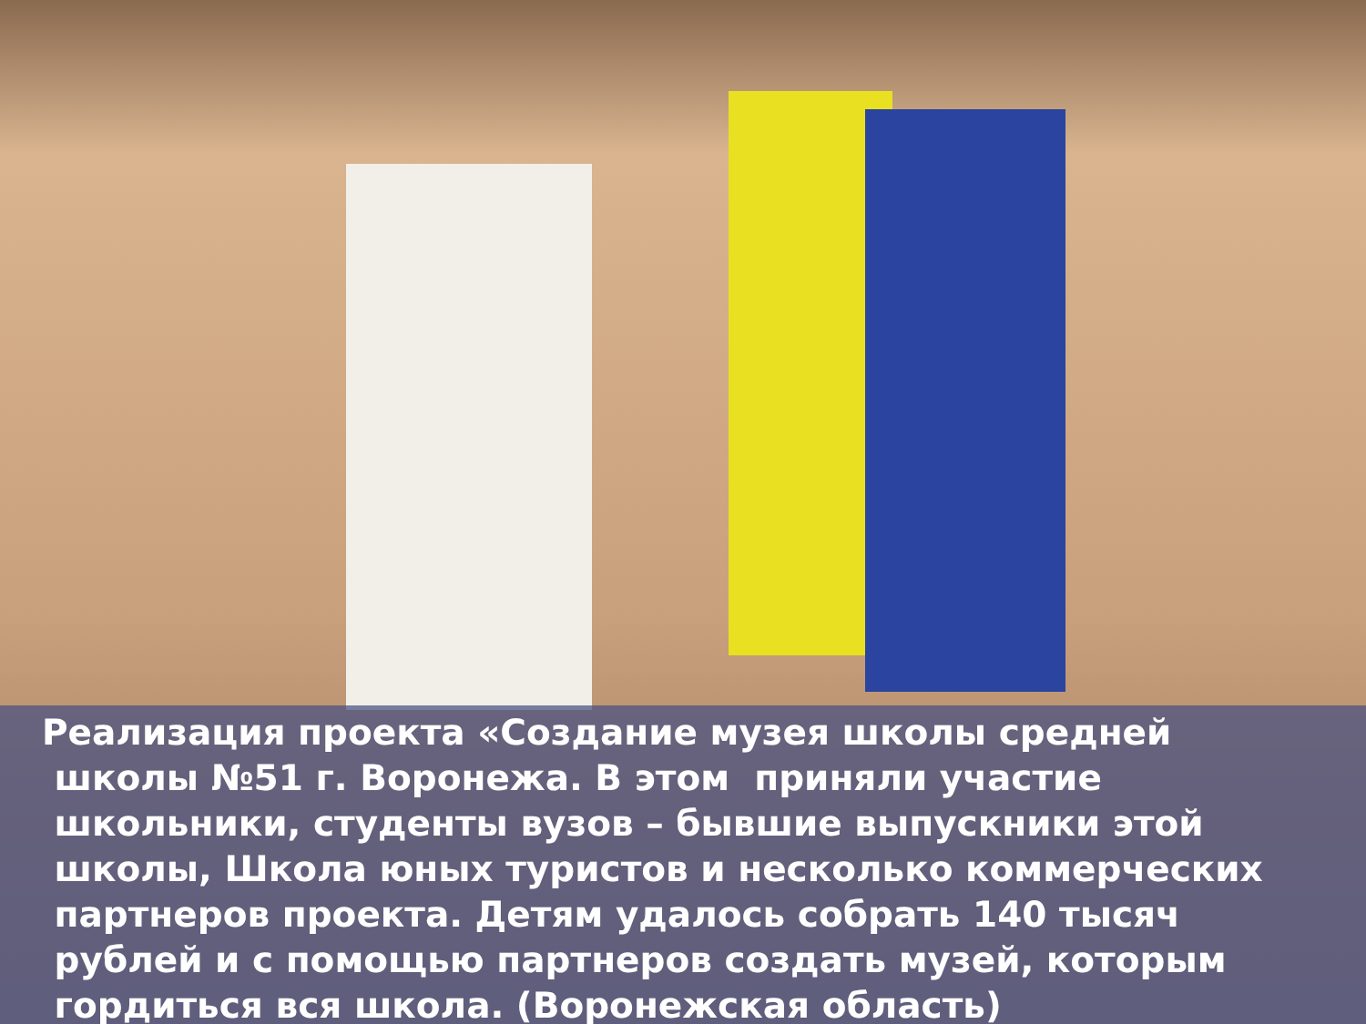Реализация проекта «Создание музея школы средней
школы №51 г. Воронежа. В этом приняли участие
школьники, студенты вузов – бывшие выпускники этой
школы, Школа юных туристов и несколько коммерческих
партнеров проекта. Детям удалось собрать 140 тысяч
рублей и с помощью партнеров создать музей, которым
гордиться вся школа. (Воронежская область)